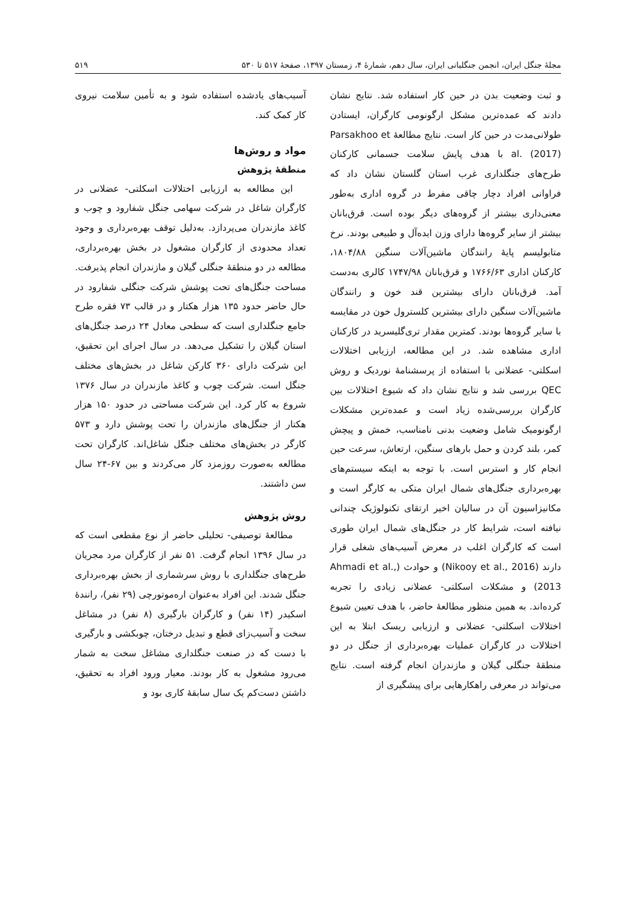مجلهٔ جنگل ایران، انجمن جنگلبانی ایران، سال دهم، شمارهٔ ۴، زمستان ۱۳۹۷، صفحهٔ ۵۱۷ تا ۵۳۰ ۵۱۹
و ثبت وضعیت بدن در حین کار استفاده شد. نتایج نشان دادند که عمده‌ترین مشکل ارگونومی کارگران، ایستادن طولانی‌مدت در حین کار است. نتایج مطالعهٔ Parsakhoo et al. (2017) با هدف پایش سلامت جسمانی کارکنان طرح‌های جنگلداری غرب استان گلستان نشان داد که فراوانی افراد دچار چاقی مفرط در گروه اداری به‌طور معنی‌داری بیشتر از گروه‌های دیگر بوده است. قرق‌بانان بیشتر از سایر گروه‌ها دارای وزن ایده‌آل و طبیعی بودند. نرخ متابولیسم پایهٔ رانندگان ماشین‌آلات سنگین ۱۸۰۴/۸۸، کارکنان اداری ۱۷۶۶/۶۳ و قرق‌بانان ۱۷۴۷/۹۸ کالری به‌دست آمد. قرق‌بانان دارای بیشترین قند خون و رانندگان ماشین‌آلات سنگین دارای بیشترین کلسترول خون در مقایسه با سایر گروه‌ها بودند. کمترین مقدار تری‌گلیسرید در کارکنان اداری مشاهده شد. در این مطالعه، ارزیابی اختلالات اسکلتی- عضلانی با استفاده از پرسشنامهٔ نوردیک و روش QEC بررسی شد و نتایج نشان داد که شیوع اختلالات بین کارگران بررسی‌شده زیاد است و عمده‌ترین مشکلات ارگونومیک شامل وضعیت بدنی نامناسب، خمش و پیچش کمر، بلند کردن و حمل بارهای سنگین، ارتعاش، سرعت حین انجام کار و استرس است. با توجه به اینکه سیستم‌های بهره‌برداری جنگل‌های شمال ایران متکی به کارگر است و مکانیزاسیون آن در سالیان اخیر ارتقای تکنولوژیک چندانی نیافته است، شرایط کار در جنگل‌های شمال ایران طوری است که کارگران اغلب در معرض آسیب‌های شغلی قرار دارند (Nikooy et al., 2016) و حوادث (Ahmadi et al., 2013) و مشکلات اسکلتی- عضلانی زیادی را تجربه کرده‌اند. به همین منظور مطالعهٔ حاضر، با هدف تعیین شیوع اختلالات اسکلتی- عضلانی و ارزیابی ریسک ابتلا به این اختلالات در کارگران عملیات بهره‌برداری از جنگل در دو منطقهٔ جنگلی گیلان و مازندران انجام گرفته است. نتایج می‌تواند در معرفی راهکارهایی برای پیشگیری از
آسیب‌های یادشده استفاده شود و به تأمین سلامت نیروی کار کمک کند.
مواد و روش‌ها
منطقهٔ پژوهش
این مطالعه به ارزیابی اختلالات اسکلتی- عضلانی در کارگران شاغل در شرکت سهامی جنگل شفارود و چوب و کاغذ مازندران می‌پردازد. به‌دلیل توقف بهره‌برداری و وجود تعداد محدودی از کارگران مشغول در بخش بهره‌برداری، مطالعه در دو منطقهٔ جنگلی گیلان و مازندران انجام پذیرفت. مساحت جنگل‌های تحت پوشش شرکت جنگلی شفارود در حال حاضر حدود ۱۳۵ هزار هکتار و در قالب ۷۳ فقره طرح جامع جنگلداری است که سطحی معادل ۲۴ درصد جنگل‌های استان گیلان را تشکیل می‌دهد. در سال اجرای این تحقیق، این شرکت دارای ۳۶۰ کارکن شاغل در بخش‌های مختلف جنگل است. شرکت چوب و کاغذ مازندران در سال ۱۳۷۶ شروع به کار کرد. این شرکت مساحتی در حدود ۱۵۰ هزار هکتار از جنگل‌های مازندران را تحت پوشش دارد و ۵۷۳ کارگر در بخش‌های مختلف جنگل شاغل‌اند. کارگران تحت مطالعه به‌صورت روزمزد کار می‌کردند و بین ۶۷-۲۴ سال سن داشتند.
روش پژوهش
مطالعهٔ توصیفی- تحلیلی حاضر از نوع مقطعی است که در سال ۱۳۹۶ انجام گرفت. ۵۱ نفر از کارگران مرد مجریان طرح‌های جنگلداری با روش سرشماری از بخش بهره‌برداری جنگل شدند. این افراد به‌عنوان اره‌موتورچی (۲۹ نفر)، رانندهٔ اسکیدر (۱۴ نفر) و کارگران بارگیری (۸ نفر) در مشاغل سخت و آسیب‌زای قطع و تبدیل درختان، چوبکشی و بارگیری با دست که در صنعت جنگلداری مشاغل سخت به شمار می‌رود مشغول به کار بودند. معیار ورود افراد به تحقیق، داشتن دست‌کم یک سال سابقهٔ کاری بود و